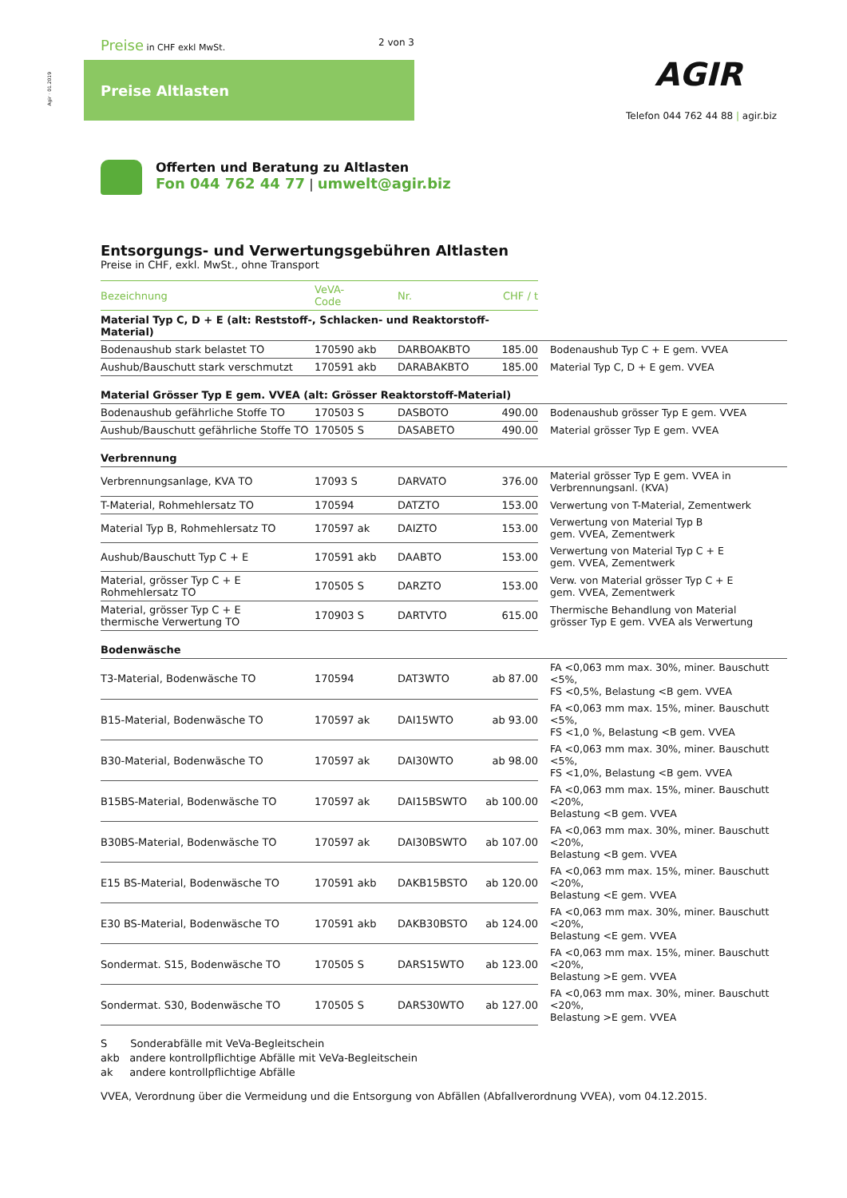Agir · 01.2019
Preise in CHF exkl MwSt. 2 von 3
Preise Altlasten AGIR
Telefon 044 762 44 88 | agir.biz
Offerten und Beratung zu Altlasten
Fon 044 762 44 77 | umwelt@agir.biz
Entsorgungs- und Verwertungsgebühren Altlasten
Preise in CHF, exkl. MwSt., ohne Transport
| Bezeichnung | VeVA- Code | Nr. | CHF / t | |
| --- | --- | --- | --- | --- |
| Material Typ C, D + E (alt: Reststoff-, Schlacken- und Reaktorstoff-Material) | | | | |
| Bodenaushub stark belastet TO | 170590 akb | DARBOAKBTO | 185.00 | Bodenaushub Typ C + E gem. VVEA |
| Aushub/Bauschutt stark verschmutzt | 170591 akb | DARABAKBTO | 185.00 | Material Typ C, D + E gem. VVEA |
| Material Grösser Typ E gem. VVEA (alt: Grösser Reaktorstoff-Material) | | | | |
| Bodenaushub gefährliche Stoffe TO | 170503 S | DASBOTO | 490.00 | Bodenaushub grösser Typ E gem. VVEA |
| Aushub/Bauschutt gefährliche Stoffe TO | 170505 S | DASABETO | 490.00 | Material grösser Typ E gem. VVEA |
| Verbrennung | | | | |
| Verbrennungsanlage, KVA TO | 17093 S | DARVATO | 376.00 | Material grösser Typ E gem. VVEA in Verbrennungsanl. (KVA) |
| T-Material, Rohmehlersatz TO | 170594 | DATZTO | 153.00 | Verwertung von T-Material, Zementwerk |
| Material Typ B, Rohmehlersatz TO | 170597 ak | DAIZTO | 153.00 | Verwertung von Material Typ B gem. VVEA, Zementwerk |
| Aushub/Bauschutt Typ C + E | 170591 akb | DAABTO | 153.00 | Verwertung von Material Typ C + E gem. VVEA, Zementwerk |
| Material, grösser Typ C + E Rohmehlersatz TO | 170505 S | DARZTO | 153.00 | Verw. von Material grösser Typ C + E gem. VVEA, Zementwerk |
| Material, grösser Typ C + E thermische Verwertung TO | 170903 S | DARTVTO | 615.00 | Thermische Behandlung von Material grösser Typ E gem. VVEA als Verwertung |
| Bodenwäsche | | | | |
| T3-Material, Bodenwäsche TO | 170594 | DAT3WTO | ab 87.00 | FA <0,063 mm max. 30%, miner. Bauschutt <5%, FS <0,5%, Belastung <B gem. VVEA |
| B15-Material, Bodenwäsche TO | 170597 ak | DAI15WTO | ab 93.00 | FA <0,063 mm max. 15%, miner. Bauschutt <5%, FS <1,0 %, Belastung <B gem. VVEA |
| B30-Material, Bodenwäsche TO | 170597 ak | DAI30WTO | ab 98.00 | FA <0,063 mm max. 30%, miner. Bauschutt <5%, FS <1,0%, Belastung <B gem. VVEA |
| B15BS-Material, Bodenwäsche TO | 170597 ak | DAI15BSWTO | ab 100.00 | FA <0,063 mm max. 15%, miner. Bauschutt <20%, Belastung <B gem. VVEA |
| B30BS-Material, Bodenwäsche TO | 170597 ak | DAI30BSWTO | ab 107.00 | FA <0,063 mm max. 30%, miner. Bauschutt <20%, Belastung <B gem. VVEA |
| E15 BS-Material, Bodenwäsche TO | 170591 akb | DAKB15BSTO | ab 120.00 | FA <0,063 mm max. 15%, miner. Bauschutt <20%, Belastung <E gem. VVEA |
| E30 BS-Material, Bodenwäsche TO | 170591 akb | DAKB30BSTO | ab 124.00 | FA <0,063 mm max. 30%, miner. Bauschutt <20%, Belastung <E gem. VVEA |
| Sondermat. S15, Bodenwäsche TO | 170505 S | DARS15WTO | ab 123.00 | FA <0,063 mm max. 15%, miner. Bauschutt <20%, Belastung >E gem. VVEA |
| Sondermat. S30, Bodenwäsche TO | 170505 S | DARS30WTO | ab 127.00 | FA <0,063 mm max. 30%, miner. Bauschutt <20%, Belastung >E gem. VVEA |
S Sonderabfälle mit VeVa-Begleitschein
akb andere kontrollpflichtige Abfälle mit VeVa-Begleitschein
ak andere kontrollpflichtige Abfälle
VVEA, Verordnung über die Vermeidung und die Entsorgung von Abfällen (Abfallverordnung VVEA), vom 04.12.2015.